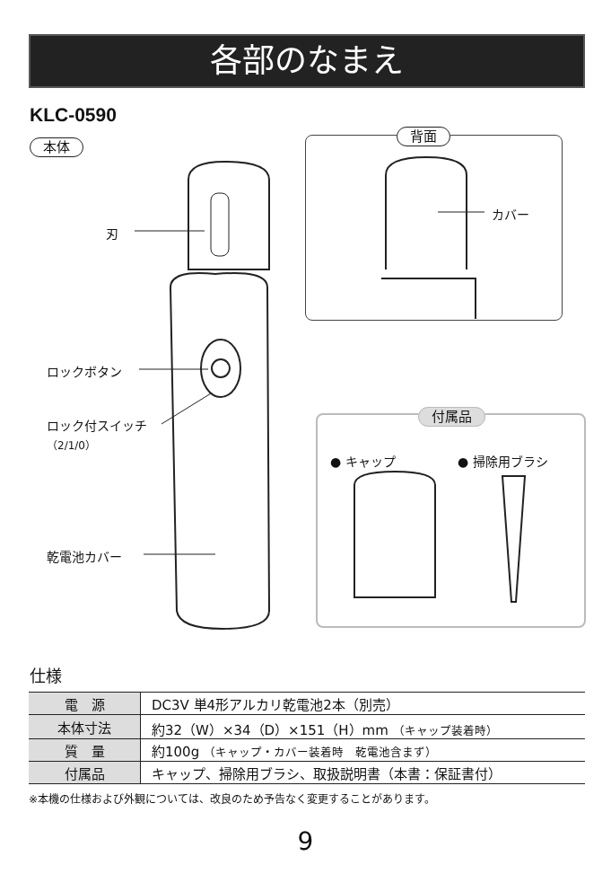各部のなまえ
KLC-0590
本体
背面
カバー
刃
ロックボタン
ロック付スイッチ
（2/1/0）
乾電池カバー
付属品
● キャップ ● 掃除用ブラシ
仕様
| 電 源 | DC3V 単4形アルカリ乾電池2本（別売） |
| 本体寸法 | 約32（W）×34（D）×151（H）mm （キャップ装着時） |
| 質 量 | 約100g （キャップ・カバー装着時 乾電池含まず） |
| 付属品 | キャップ、掃除用ブラシ、取扱説明書（本書：保証書付） |
※本機の仕様および外観については、改良のため予告なく変更することがあります。
9